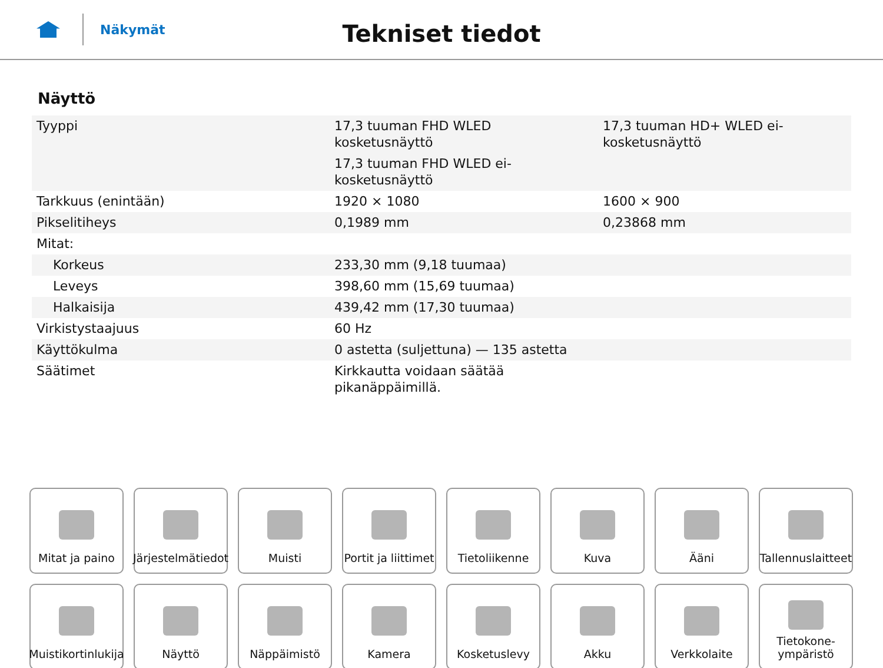Näkymät
Tekniset tiedot
Näyttö
| Tyyppi | 17,3 tuuman FHD WLED kosketusnäyttö 17,3 tuuman FHD WLED ei-kosketusnäyttö | 17,3 tuuman HD+ WLED ei-kosketusnäyttö |
| Tarkkuus (enintään) | 1920 × 1080 | 1600 × 900 |
| Pikselitiheys | 0,1989 mm | 0,23868 mm |
| Mitat: | | |
| Korkeus | 233,30 mm (9,18 tuumaa) | |
| Leveys | 398,60 mm (15,69 tuumaa) | |
| Halkaisija | 439,42 mm (17,30 tuumaa) | |
| Virkistystaajuus | 60 Hz | |
| Käyttökulma | 0 astetta (suljettuna) — 135 astetta | |
| Säätimet | Kirkkautta voidaan säätää pikanäppäimillä. | |
Mitat ja paino
Järjestelmätiedot
Muisti
Portit ja liittimet
Tietoliikenne
Kuva
Ääni
Tallennuslaitteet
Muistikortinlukija
Näyttö
Näppäimistö
Kamera
Kosketuslevy
Akku
Verkkolaite
Tietokone-
ympäristö